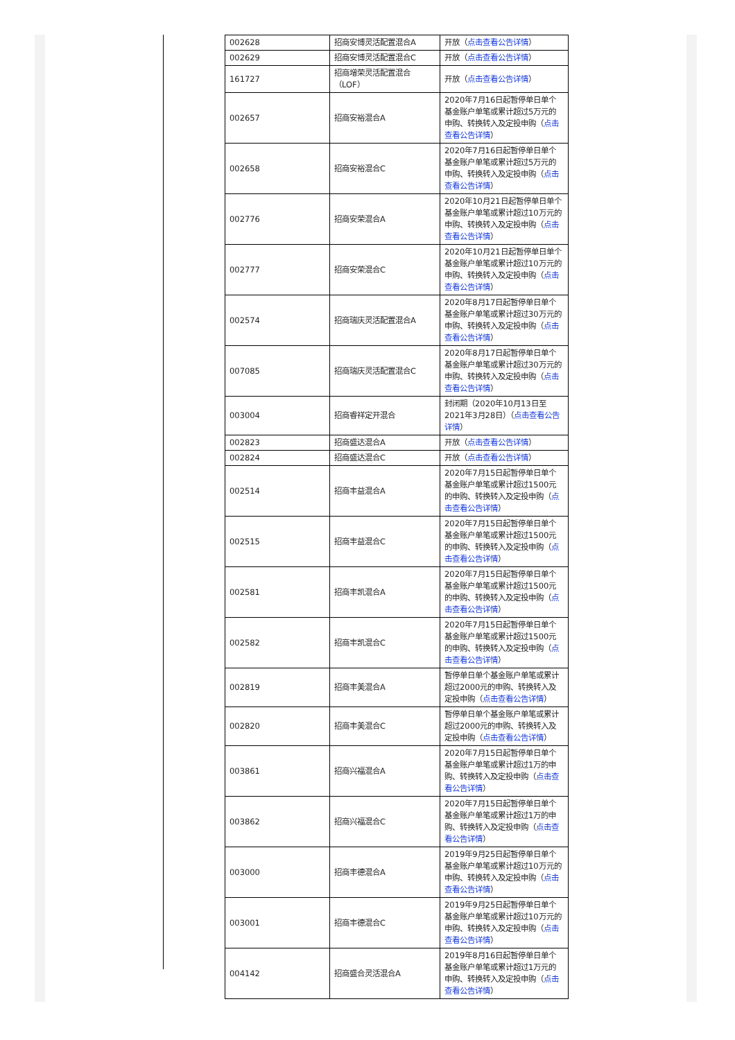| 002628 | 招商安博灵活配置混合A | 开放（ 点击查看公告详情 ） |
| 002629 | 招商安博灵活配置混合C | 开放（ 点击查看公告详情 ） |
| 161727 | 招商增荣灵活配置混合（LOF） | 开放（ 点击查看公告详情 ） |
| 002657 | 招商安裕混合A | 2020年7月16日起暂停单日单个基金账户单笔或累计超过5万元的申购、转换转入及定投申购（ 点击查看公告详情 ） |
| 002658 | 招商安裕混合C | 2020年7月16日起暂停单日单个基金账户单笔或累计超过5万元的申购、转换转入及定投申购（ 点击查看公告详情 ） |
| 002776 | 招商安荣混合A | 2020年10月21日起暂停单日单个基金账户单笔或累计超过10万元的申购、转换转入及定投申购（ 点击查看公告详情 ） |
| 002777 | 招商安荣混合C | 2020年10月21日起暂停单日单个基金账户单笔或累计超过10万元的申购、转换转入及定投申购（ 点击查看公告详情 ） |
| 002574 | 招商瑞庆灵活配置混合A | 2020年8月17日起暂停单日单个基金账户单笔或累计超过30万元的申购、转换转入及定投申购（ 点击查看公告详情 ） |
| 007085 | 招商瑞庆灵活配置混合C | 2020年8月17日起暂停单日单个基金账户单笔或累计超过30万元的申购、转换转入及定投申购（ 点击查看公告详情 ） |
| 003004 | 招商睿祥定开混合 | 封闭期（2020年10月13日至2021年3月28日）（ 点击查看公告详情 ） |
| 002823 | 招商盛达混合A | 开放（ 点击查看公告详情 ） |
| 002824 | 招商盛达混合C | 开放（ 点击查看公告详情 ） |
| 002514 | 招商丰益混合A | 2020年7月15日起暂停单日单个基金账户单笔或累计超过1500元的申购、转换转入及定投申购（ 点击查看公告详情 ） |
| 002515 | 招商丰益混合C | 2020年7月15日起暂停单日单个基金账户单笔或累计超过1500元的申购、转换转入及定投申购（ 点击查看公告详情 ） |
| 002581 | 招商丰凯混合A | 2020年7月15日起暂停单日单个基金账户单笔或累计超过1500元的申购、转换转入及定投申购（ 点击查看公告详情 ） |
| 002582 | 招商丰凯混合C | 2020年7月15日起暂停单日单个基金账户单笔或累计超过1500元的申购、转换转入及定投申购（ 点击查看公告详情 ） |
| 002819 | 招商丰美混合A | 暂停单日单个基金账户单笔或累计超过2000元的申购、转换转入及定投申购（ 点击查看公告详情 ） |
| 002820 | 招商丰美混合C | 暂停单日单个基金账户单笔或累计超过2000元的申购、转换转入及定投申购（ 点击查看公告详情 ） |
| 003861 | 招商兴福混合A | 2020年7月15日起暂停单日单个基金账户单笔或累计超过1万的申购、转换转入及定投申购（ 点击查看公告详情 ） |
| 003862 | 招商兴福混合C | 2020年7月15日起暂停单日单个基金账户单笔或累计超过1万的申购、转换转入及定投申购（ 点击查看公告详情 ） |
| 003000 | 招商丰德混合A | 2019年9月25日起暂停单日单个基金账户单笔或累计超过10万元的申购、转换转入及定投申购（ 点击查看公告详情 ） |
| 003001 | 招商丰德混合C | 2019年9月25日起暂停单日单个基金账户单笔或累计超过10万元的申购、转换转入及定投申购（ 点击查看公告详情 ） |
| 004142 | 招商盛合灵活混合A | 2019年8月16日起暂停单日单个基金账户单笔或累计超过1万元的申购、转换转入及定投申购（ 点击查看公告详情 ） |